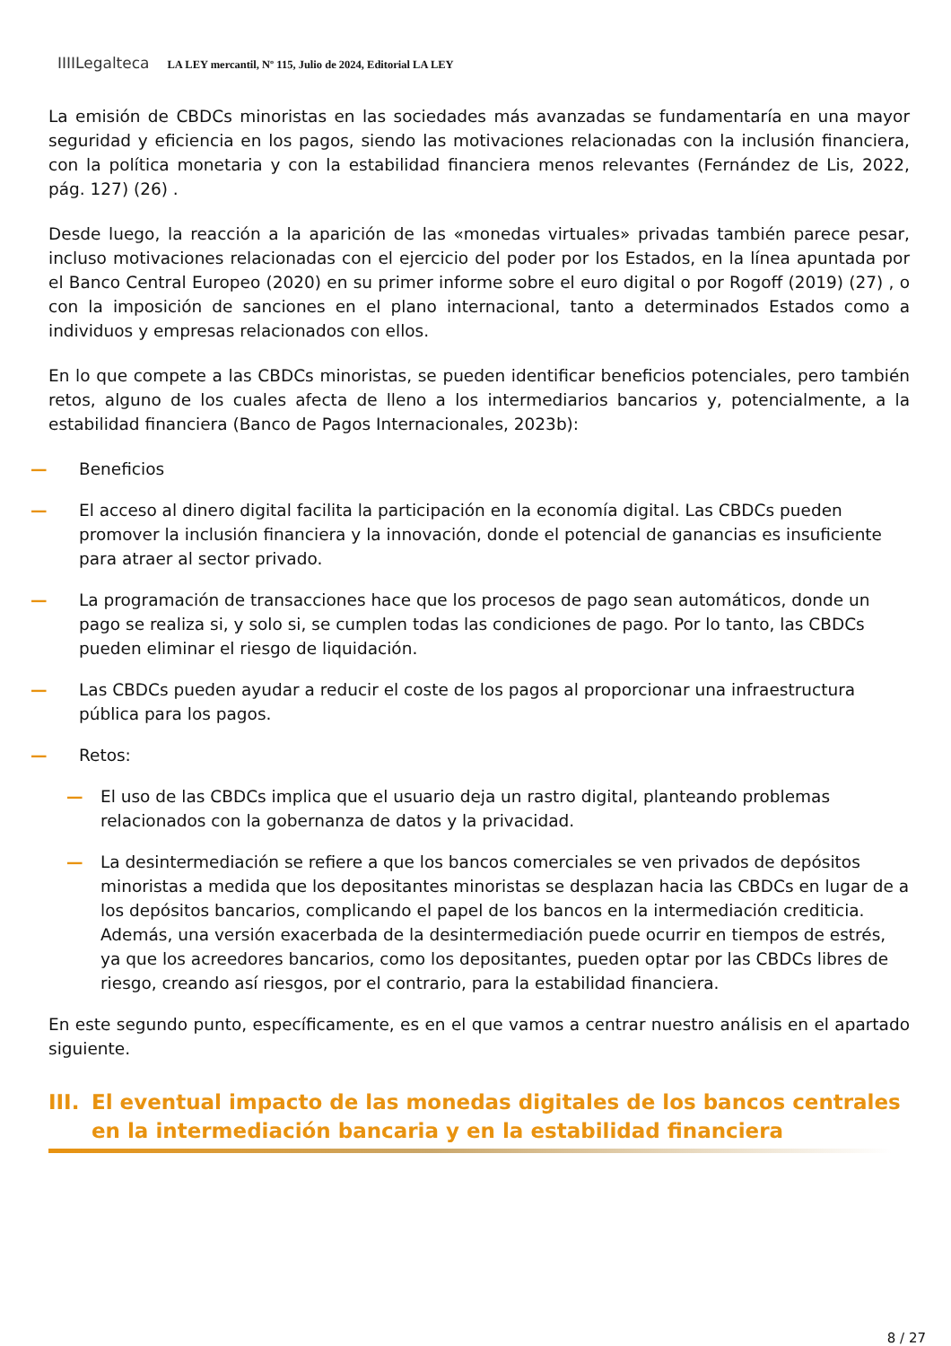IIIILegalteca LA LEY mercantil, Nº 115, Julio de 2024, Editorial LA LEY
La emisión de CBDCs minoristas en las sociedades más avanzadas se fundamentaría en una mayor seguridad y eficiencia en los pagos, siendo las motivaciones relacionadas con la inclusión financiera, con la política monetaria y con la estabilidad financiera menos relevantes (Fernández de Lis, 2022, pág. 127) (26) .
Desde luego, la reacción a la aparición de las «monedas virtuales» privadas también parece pesar, incluso motivaciones relacionadas con el ejercicio del poder por los Estados, en la línea apuntada por el Banco Central Europeo (2020) en su primer informe sobre el euro digital o por Rogoff (2019) (27) , o con la imposición de sanciones en el plano internacional, tanto a determinados Estados como a individuos y empresas relacionados con ellos.
En lo que compete a las CBDCs minoristas, se pueden identificar beneficios potenciales, pero también retos, alguno de los cuales afecta de lleno a los intermediarios bancarios y, potencialmente, a la estabilidad financiera (Banco de Pagos Internacionales, 2023b):
— Beneficios
— El acceso al dinero digital facilita la participación en la economía digital. Las CBDCs pueden promover la inclusión financiera y la innovación, donde el potencial de ganancias es insuficiente para atraer al sector privado.
— La programación de transacciones hace que los procesos de pago sean automáticos, donde un pago se realiza si, y solo si, se cumplen todas las condiciones de pago. Por lo tanto, las CBDCs pueden eliminar el riesgo de liquidación.
— Las CBDCs pueden ayudar a reducir el coste de los pagos al proporcionar una infraestructura pública para los pagos.
— Retos:
— El uso de las CBDCs implica que el usuario deja un rastro digital, planteando problemas relacionados con la gobernanza de datos y la privacidad.
— La desintermediación se refiere a que los bancos comerciales se ven privados de depósitos minoristas a medida que los depositantes minoristas se desplazan hacia las CBDCs en lugar de a los depósitos bancarios, complicando el papel de los bancos en la intermediación crediticia. Además, una versión exacerbada de la desintermediación puede ocurrir en tiempos de estrés, ya que los acreedores bancarios, como los depositantes, pueden optar por las CBDCs libres de riesgo, creando así riesgos, por el contrario, para la estabilidad financiera.
En este segundo punto, específicamente, es en el que vamos a centrar nuestro análisis en el apartado siguiente.
III. El eventual impacto de las monedas digitales de los bancos centrales en la intermediación bancaria y en la estabilidad financiera
8 / 27